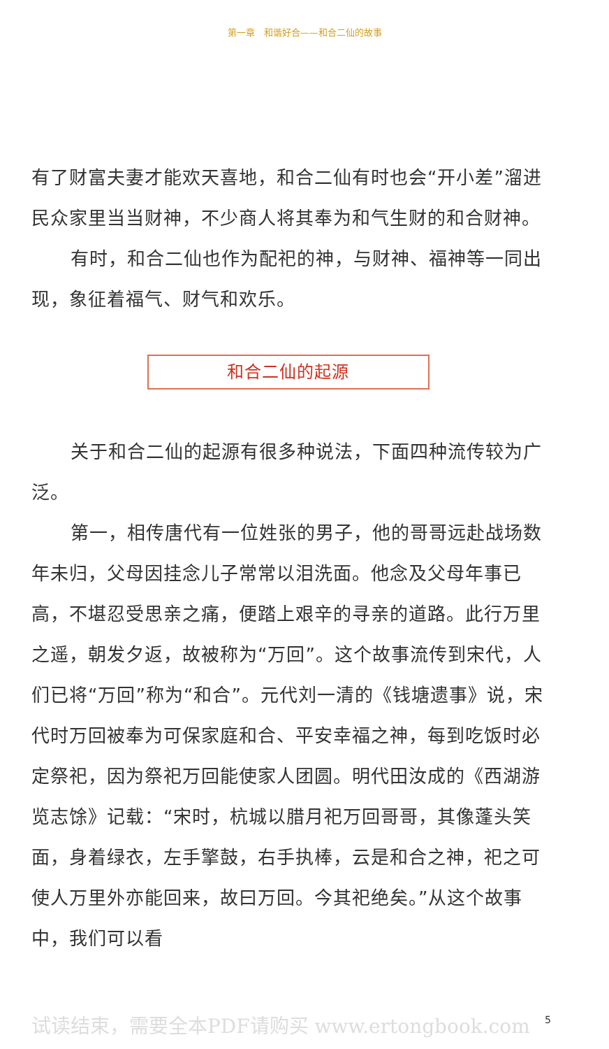第一章　和谐好合——和合二仙的故事
有了财富夫妻才能欢天喜地，和合二仙有时也会“开小差”溜进民众家里当当财神，不少商人将其奉为和气生财的和合财神。
有时，和合二仙也作为配祀的神，与财神、福神等一同出现，象征着福气、财气和欢乐。
和合二仙的起源
关于和合二仙的起源有很多种说法，下面四种流传较为广泛。
第一，相传唐代有一位姓张的男子，他的哥哥远赴战场数年未归，父母因挂念儿子常常以泪洗面。他念及父母年事已高，不堪忍受思亲之痛，便踏上艰辛的寻亲的道路。此行万里之遥，朝发夕返，故被称为“万回”。这个故事流传到宋代，人们已将“万回”称为“和合”。元代刘一清的《钱塘遗事》说，宋代时万回被奉为可保家庭和合、平安幸福之神，每到吃饭时必定祭祀，因为祭祀万回能使家人团圆。明代田汝成的《西湖游览志馀》记载：“宋时，杭城以腊月祀万回哥哥，其像蓬头笑面，身着绿衣，左手擎鼓，右手执棒，云是和合之神，祀之可使人万里外亦能回来，故曰万回。今其祀绝矣。”从这个故事中，我们可以看
试读结束，需要全本PDF请购买 www.ertongbook.com
5